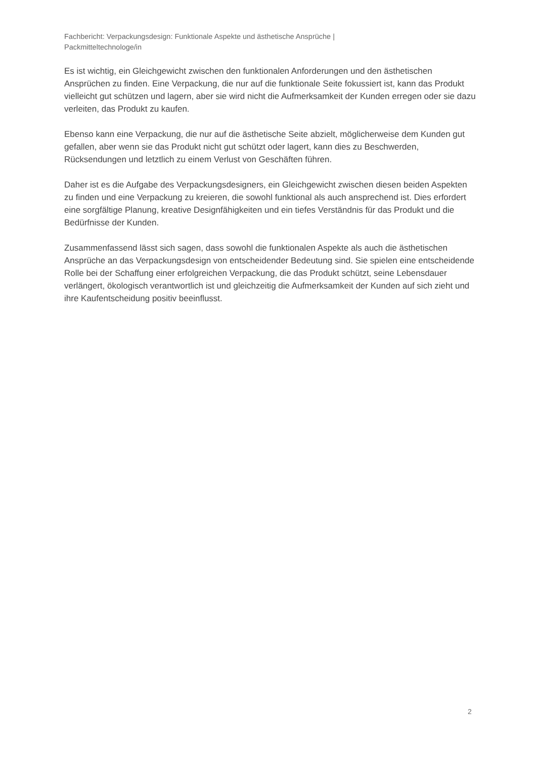Fachbericht: Verpackungsdesign: Funktionale Aspekte und ästhetische Ansprüche | Packmitteltechnologe/in
Es ist wichtig, ein Gleichgewicht zwischen den funktionalen Anforderungen und den ästhetischen Ansprüchen zu finden. Eine Verpackung, die nur auf die funktionale Seite fokussiert ist, kann das Produkt vielleicht gut schützen und lagern, aber sie wird nicht die Aufmerksamkeit der Kunden erregen oder sie dazu verleiten, das Produkt zu kaufen.
Ebenso kann eine Verpackung, die nur auf die ästhetische Seite abzielt, möglicherweise dem Kunden gut gefallen, aber wenn sie das Produkt nicht gut schützt oder lagert, kann dies zu Beschwerden, Rücksendungen und letztlich zu einem Verlust von Geschäften führen.
Daher ist es die Aufgabe des Verpackungsdesigners, ein Gleichgewicht zwischen diesen beiden Aspekten zu finden und eine Verpackung zu kreieren, die sowohl funktional als auch ansprechend ist. Dies erfordert eine sorgfältige Planung, kreative Designfähigkeiten und ein tiefes Verständnis für das Produkt und die Bedürfnisse der Kunden.
Zusammenfassend lässt sich sagen, dass sowohl die funktionalen Aspekte als auch die ästhetischen Ansprüche an das Verpackungsdesign von entscheidender Bedeutung sind. Sie spielen eine entscheidende Rolle bei der Schaffung einer erfolgreichen Verpackung, die das Produkt schützt, seine Lebensdauer verlängert, ökologisch verantwortlich ist und gleichzeitig die Aufmerksamkeit der Kunden auf sich zieht und ihre Kaufentscheidung positiv beeinflusst.
2